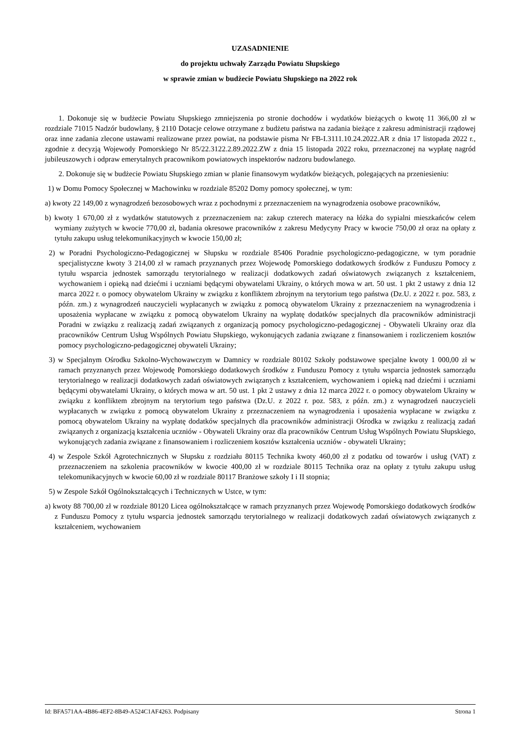UZASADNIENIE
do projektu uchwały Zarządu Powiatu Słupskiego
w sprawie zmian w budżecie Powiatu Słupskiego na 2022 rok
1. Dokonuje się w budżecie Powiatu Słupskiego zmniejszenia po stronie dochodów i wydatków bieżących o kwotę 11 366,00 zł w rozdziale 71015 Nadzór budowlany, § 2110 Dotacje celowe otrzymane z budżetu państwa na zadania bieżące z zakresu administracji rządowej oraz inne zadania zlecone ustawami realizowane przez powiat, na podstawie pisma Nr FB-I.3111.10.24.2022.AR z dnia 17 listopada 2022 r., zgodnie z decyzją Wojewody Pomorskiego Nr 85/22.3122.2.89.2022.ZW z dnia 15 listopada 2022 roku, przeznaczonej na wypłatę nagród jubileuszowych i odpraw emerytalnych pracownikom powiatowych inspektorów nadzoru budowlanego.
2. Dokonuje się w budżecie Powiatu Słupskiego zmian w planie finansowym wydatków bieżących, polegających na przeniesieniu:
1) w Domu Pomocy Społecznej w Machowinku w rozdziale 85202 Domy pomocy społecznej, w tym:
a) kwoty 22 149,00 z wynagrodzeń bezosobowych wraz z pochodnymi z przeznaczeniem na wynagrodzenia osobowe pracowników,
b) kwoty 1 670,00 zł z wydatków statutowych z przeznaczeniem na: zakup czterech materacy na łóżka do sypialni mieszkańców celem wymiany zużytych w kwocie 770,00 zł, badania okresowe pracowników z zakresu Medycyny Pracy w kwocie 750,00 zł oraz na opłaty z tytułu zakupu usług telekomunikacyjnych w kwocie 150,00 zł;
2) w Poradni Psychologiczno-Pedagogicznej w Słupsku w rozdziale 85406 Poradnie psychologiczno-pedagogiczne, w tym poradnie specjalistyczne kwoty 3 214,00 zł w ramach przyznanych przez Wojewodę Pomorskiego dodatkowych środków z Funduszu Pomocy z tytułu wsparcia jednostek samorządu terytorialnego w realizacji dodatkowych zadań oświatowych związanych z kształceniem, wychowaniem i opieką nad dziećmi i uczniami będącymi obywatelami Ukrainy, o których mowa w art. 50 ust. 1 pkt 2 ustawy z dnia 12 marca 2022 r. o pomocy obywatelom Ukrainy w związku z konfliktem zbrojnym na terytorium tego państwa (Dz.U. z 2022 r. poz. 583, z późn. zm.) z wynagrodzeń nauczycieli wypłacanych w związku z pomocą obywatelom Ukrainy z przeznaczeniem na wynagrodzenia i uposażenia wypłacane w związku z pomocą obywatelom Ukrainy na wypłatę dodatków specjalnych dla pracowników administracji Poradni w związku z realizacją zadań związanych z organizacją pomocy psychologiczno-pedagogicznej - Obywateli Ukrainy oraz dla pracowników Centrum Usług Wspólnych Powiatu Słupskiego, wykonujących zadania związane z finansowaniem i rozliczeniem kosztów pomocy psychologiczno-pedagogicznej obywateli Ukrainy;
3) w Specjalnym Ośrodku Szkolno-Wychowawczym w Damnicy w rozdziale 80102 Szkoły podstawowe specjalne kwoty 1 000,00 zł w ramach przyznanych przez Wojewodę Pomorskiego dodatkowych środków z Funduszu Pomocy z tytułu wsparcia jednostek samorządu terytorialnego w realizacji dodatkowych zadań oświatowych związanych z kształceniem, wychowaniem i opieką nad dziećmi i uczniami będącymi obywatelami Ukrainy, o których mowa w art. 50 ust. 1 pkt 2 ustawy z dnia 12 marca 2022 r. o pomocy obywatelom Ukrainy w związku z konfliktem zbrojnym na terytorium tego państwa (Dz.U. z 2022 r. poz. 583, z późn. zm.) z wynagrodzeń nauczycieli wypłacanych w związku z pomocą obywatelom Ukrainy z przeznaczeniem na wynagrodzenia i uposażenia wypłacane w związku z pomocą obywatelom Ukrainy na wypłatę dodatków specjalnych dla pracowników administracji Ośrodka w związku z realizacją zadań związanych z organizacją kształcenia uczniów - Obywateli Ukrainy oraz dla pracowników Centrum Usług Wspólnych Powiatu Słupskiego, wykonujących zadania związane z finansowaniem i rozliczeniem kosztów kształcenia uczniów - obywateli Ukrainy;
4) w Zespole Szkół Agrotechnicznych w Słupsku z rozdziału 80115 Technika kwoty 460,00 zł z podatku od towarów i usług (VAT) z przeznaczeniem na szkolenia pracowników w kwocie 400,00 zł w rozdziale 80115 Technika oraz na opłaty z tytułu zakupu usług telekomunikacyjnych w kwocie 60,00 zł w rozdziale 80117 Branżowe szkoły I i II stopnia;
5) w Zespole Szkół Ogólnokształcących i Technicznych w Ustce, w tym:
a) kwoty 88 700,00 zł w rozdziale 80120 Licea ogólnokształcące w ramach przyznanych przez Wojewodę Pomorskiego dodatkowych środków z Funduszu Pomocy z tytułu wsparcia jednostek samorządu terytorialnego w realizacji dodatkowych zadań oświatowych związanych z kształceniem, wychowaniem
Id: BFA571AA-4B86-4EF2-8B49-A524C1AF4263. Podpisany Strona 1